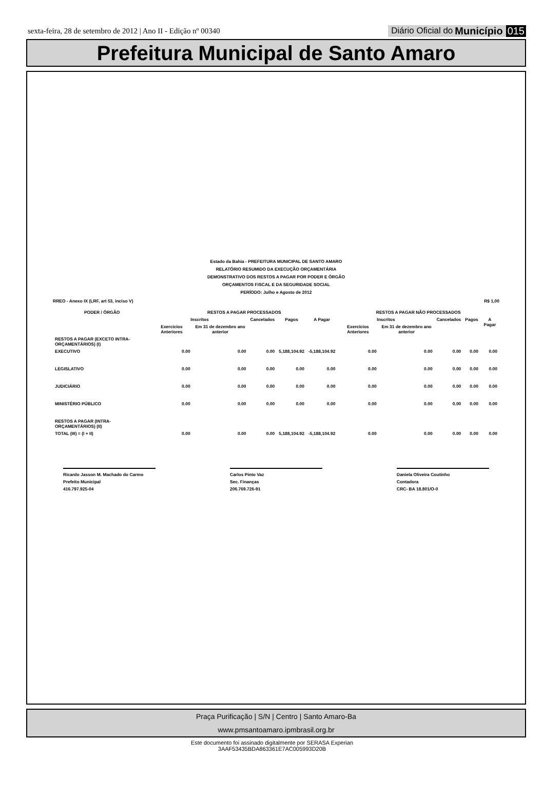sexta-feira, 28 de setembro de 2012 | Ano II - Edição nº 00340 Diário Oficial do Município 015
Prefeitura Municipal de Santo Amaro
Estado da Bahia - PREFEITURA MUNICIPAL DE SANTO AMARO
RELATÓRIO RESUMIDO DA EXECUÇÃO ORÇAMENTÁRIA
DEMONSTRATIVO DOS RESTOS A PAGAR POR PODER E ÓRGÃO
ORÇAMENTOS FISCAL E DA SEGURIDADE SOCIAL
PERÍODO: Julho e Agosto de 2012
RREO - Anexo IX (LRF, art 53, inciso V) R$ 1,00
| PODER / ÓRGÃO | RESTOS A PAGAR PROCESSADOS | | | | | RESTOS A PAGAR NÃO PROCESSADOS | | | | |
| --- | --- | --- | --- | --- | --- | --- | --- | --- | --- | --- |
| | Inscritos | | Cancelados | Pagos | A Pagar | Inscritos | | Cancelados | Pagos | A Pagar |
| | Exercicios Anteriores | Em 31 de dezembro ano anterior | | | | Exercícios Anteriores | Em 31 de dezembro ano anterior | | | |
| RESTOS A PAGAR (EXCETO INTRA-ORÇAMENTÁRIOS) (I) | | | | | | | | | | |
| EXECUTIVO | 0.00 | 0.00 | 0.00 | 5,188,104.92 | -5,188,104.92 | 0.00 | 0.00 | 0.00 | 0.00 | 0.00 |
| LEGISLATIVO | 0.00 | 0.00 | 0.00 | 0.00 | 0.00 | 0.00 | 0.00 | 0.00 | 0.00 | 0.00 |
| JUDICIÁRIO | 0.00 | 0.00 | 0.00 | 0.00 | 0.00 | 0.00 | 0.00 | 0.00 | 0.00 | 0.00 |
| MINISTÉRIO PÚBLICO | 0.00 | 0.00 | 0.00 | 0.00 | 0.00 | 0.00 | 0.00 | 0.00 | 0.00 | 0.00 |
| RESTOS A PAGAR (INTRA-ORÇAMENTÁRIOS) (II) | | | | | | | | | | |
| TOTAL (III) = (I + II) | 0.00 | 0.00 | 0.00 | 5,188,104.92 | -5,188,104.92 | 0.00 | 0.00 | 0.00 | 0.00 | 0.00 |
Ricardo Jasson M. Machado do Carmo
Prefeito Municipal
416.797.925-04
Carlos Pinto Vaz
Sec. Finanças
206.769.726-91
Daniela Oliveira Coutinho
Contadora
CRC- BA 18.801/O-0
Praça Purificação | S/N | Centro | Santo Amaro-Ba
www.pmsantoamaro.ipmbrasil.org.br
Este documento foi assinado digitalmente por SERASA Experian
3AAF53435BDA863361E7AC005993D20B